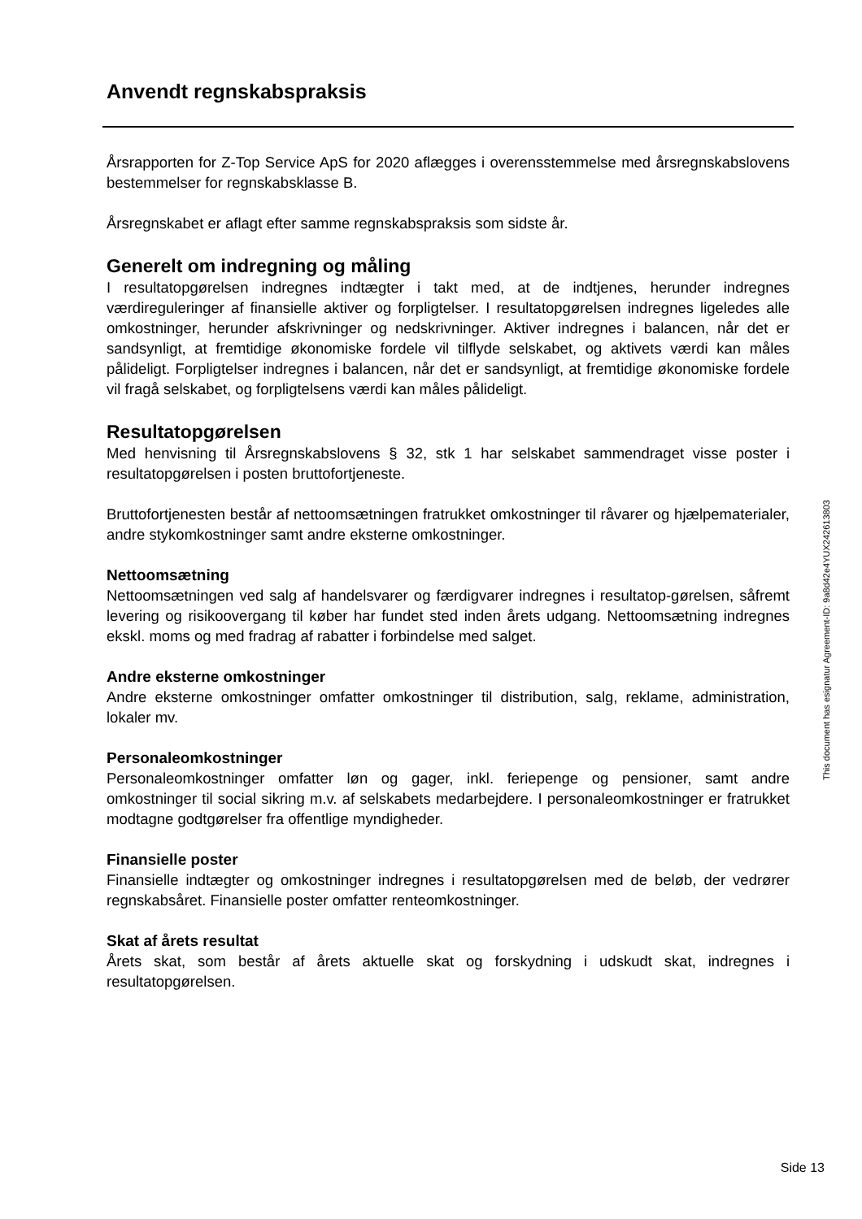Anvendt regnskabspraksis
Årsrapporten for Z-Top Service ApS for 2020 aflægges i overensstemmelse med årsregnskabslovens bestemmelser for regnskabsklasse B.
Årsregnskabet er aflagt efter samme regnskabspraksis som sidste år.
Generelt om indregning og måling
I resultatopgørelsen indregnes indtægter i takt med, at de indtjenes, herunder indregnes værdireguleringer af finansielle aktiver og forpligtelser. I resultatopgørelsen indregnes ligeledes alle omkostninger, herunder afskrivninger og nedskrivninger. Aktiver indregnes i balancen, når det er sandsynligt, at fremtidige økonomiske fordele vil tilflyde selskabet, og aktivets værdi kan måles pålideligt. Forpligtelser indregnes i balancen, når det er sandsynligt, at fremtidige økonomiske fordele vil fragå selskabet, og forpligtelsens værdi kan måles pålideligt.
Resultatopgørelsen
Med henvisning til Årsregnskabslovens § 32, stk 1 har selskabet sammendraget visse poster i resultatopgørelsen i posten bruttofortjeneste.
Bruttofortjenesten består af nettoomsætningen fratrukket omkostninger til råvarer og hjælpematerialer, andre stykomkostninger samt andre eksterne omkostninger.
Nettoomsætning
Nettoomsætningen ved salg af handelsvarer og færdigvarer indregnes i resultatop-gørelsen, såfremt levering og risikoovergang til køber har fundet sted inden årets udgang. Nettoomsætning indregnes ekskl. moms og med fradrag af rabatter i forbindelse med salget.
Andre eksterne omkostninger
Andre eksterne omkostninger omfatter omkostninger til distribution, salg, reklame, administration, lokaler mv.
Personaleomkostninger
Personaleomkostninger omfatter løn og gager, inkl. feriepenge og pensioner, samt andre omkostninger til social sikring m.v. af selskabets medarbejdere. I personaleomkostninger er fratrukket modtagne godtgørelser fra offentlige myndigheder.
Finansielle poster
Finansielle indtægter og omkostninger indregnes i resultatopgørelsen med de beløb, der vedrører regnskabsåret. Finansielle poster omfatter renteomkostninger.
Skat af årets resultat
Årets skat, som består af årets aktuelle skat og forskydning i udskudt skat, indregnes i resultatopgørelsen.
This document has esignatur Agreement-ID: 9a8d42e4YUX242613803
Side 13